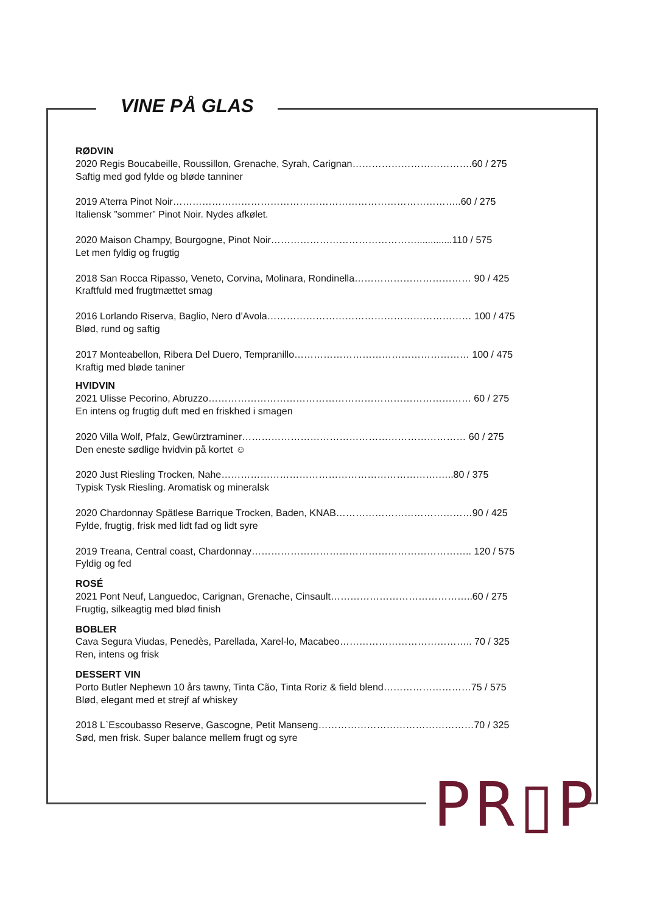VINE PÅ GLAS
RØDVIN
2020 Regis Boucabeille, Roussillon, Grenache, Syrah, Carignan……………………………….60 / 275
Saftig med god fylde og bløde tanniner
2019 A’terra Pinot Noir……………………………………………………………………………..60 / 275
Italiensk ”sommer” Pinot Noir. Nydes afkølet.
2020 Maison Champy, Bourgogne, Pinot Noir……………………………………….............110 / 575
Let men fyldig og frugtig
2018 San Rocca Ripasso, Veneto, Corvina, Molinara, Rondinella……………………………… 90 / 425
Kraftfuld med frugtmættet smag
2016 Lorlando Riserva, Baglio, Nero d’Avola……………………………………………………… 100 / 475
Blød, rund og saftig
2017 Monteabellon, Ribera Del Duero, Tempranillo……………………………………………… 100 / 475
Kraftig med bløde taniner
HVIDVIN
2021 Ulisse Pecorino, Abruzzo……………………………………………………………………… 60 / 275
En intens og frugtig duft med en friskhed i smagen
2020 Villa Wolf, Pfalz, Gewürztraminer…………………………………………………………… 60 / 275
Den eneste sødlige hvidvin på kortet ☺
2020 Just Riesling Trocken, Nahe………………………………………………………….…..80 / 375
Typisk Tysk Riesling. Aromatisk og mineralsk
2020 Chardonnay Spätlese Barrique Trocken, Baden, KNAB……………………………………90 / 425
Fylde, frugtig, frisk med lidt fad og lidt syre
2019 Treana, Central coast, Chardonnay………………………………………………………….. 120 / 575
Fyldig og fed
ROSÉ
2021 Pont Neuf, Languedoc, Carignan, Grenache, Cinsault……………………………………..60 / 275
Frugtig, silkeagtig med blød finish
BOBLER
Cava Segura Viudas, Penedès, Parellada, Xarel-lo, Macabeo………………………………….. 70 / 325
Ren, intens og frisk
DESSERT VIN
Porto Butler Nephewn 10 års tawny, Tinta Cão, Tinta Roriz & field blend………………………75 / 575
Blød, elegant med et strejf af whiskey
2018 L`Escoubasso Reserve, Gascogne, Petit Manseng…………………………………………70 / 325
Sød, men frisk. Super balance mellem frugt og syre
PR▯P